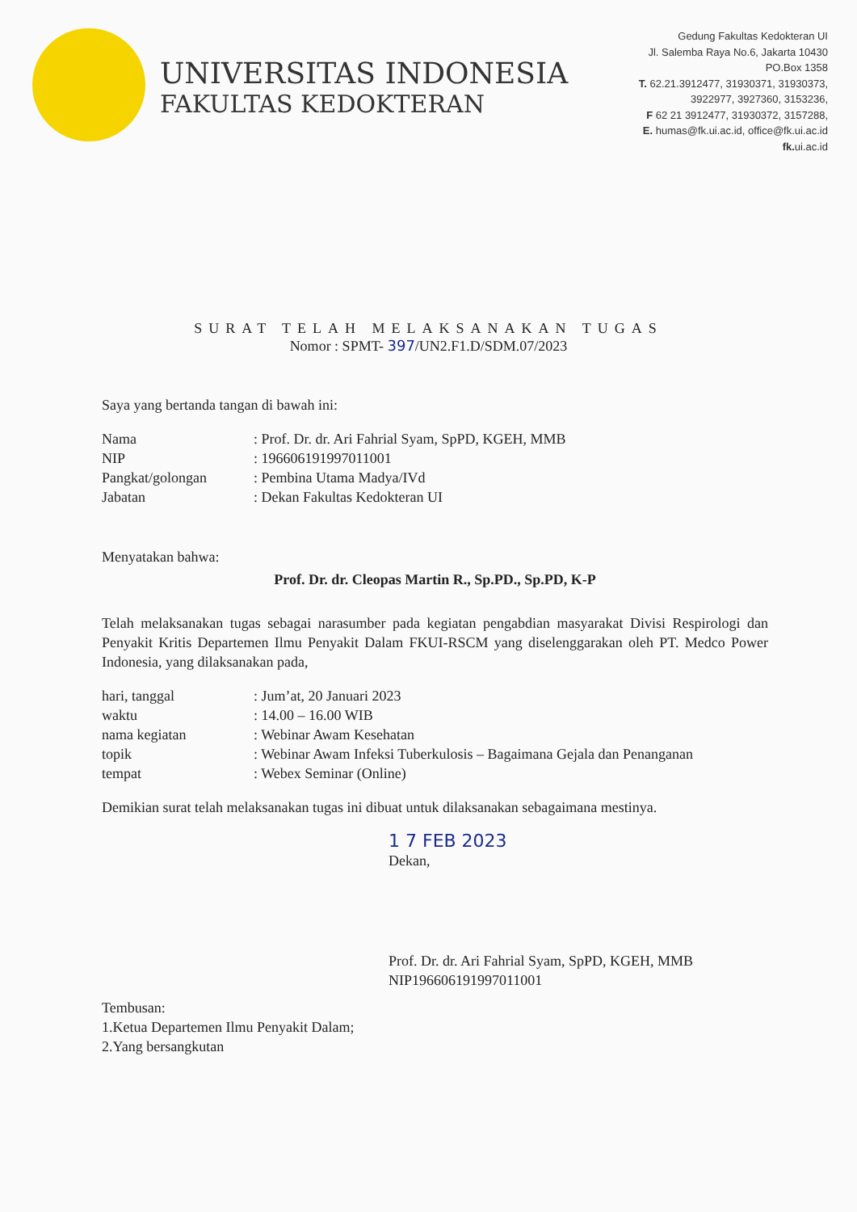UNIVERSITAS INDONESIA
FAKULTAS KEDOKTERAN
Gedung Fakultas Kedokteran UI
Jl. Salemba Raya No.6, Jakarta 10430
PO.Box 1358
T. 62.21.3912477, 31930371, 31930373,
3922977, 3927360, 3153236,
F 62 21 3912477, 31930372, 3157288,
E. humas@fk.ui.ac.id, office@fk.ui.ac.id
fk. ui.ac.id
SURAT TELAH MELAKSANAKAN TUGAS
Nomor : SPMT- 397/UN2.F1.D/SDM.07/2023
Saya yang bertanda tangan di bawah ini:
| Nama | : Prof. Dr. dr. Ari Fahrial Syam, SpPD, KGEH, MMB |
| NIP | : 196606191997011001 |
| Pangkat/golongan | : Pembina Utama Madya/IVd |
| Jabatan | : Dekan Fakultas Kedokteran UI |
Menyatakan bahwa:
Prof. Dr. dr. Cleopas Martin R., Sp.PD., Sp.PD, K-P
Telah melaksanakan tugas sebagai narasumber pada kegiatan pengabdian masyarakat Divisi Respirologi dan Penyakit Kritis Departemen Ilmu Penyakit Dalam FKUI-RSCM yang diselenggarakan oleh PT. Medco Power Indonesia, yang dilaksanakan pada,
| hari, tanggal | : Jum’at, 20 Januari 2023 |
| waktu | : 14.00 – 16.00 WIB |
| nama kegiatan | : Webinar Awam Kesehatan |
| topik | : Webinar Awam Infeksi Tuberkulosis – Bagaimana Gejala dan Penanganan |
| tempat | : Webex Seminar (Online) |
Demikian surat telah melaksanakan tugas ini dibuat untuk dilaksanakan sebagaimana mestinya.
1 7 FEB 2023
Dekan,
Prof. Dr. dr. Ari Fahrial Syam, SpPD, KGEH, MMB
NIP196606191997011001
Tembusan:
1.Ketua Departemen Ilmu Penyakit Dalam;
2.Yang bersangkutan